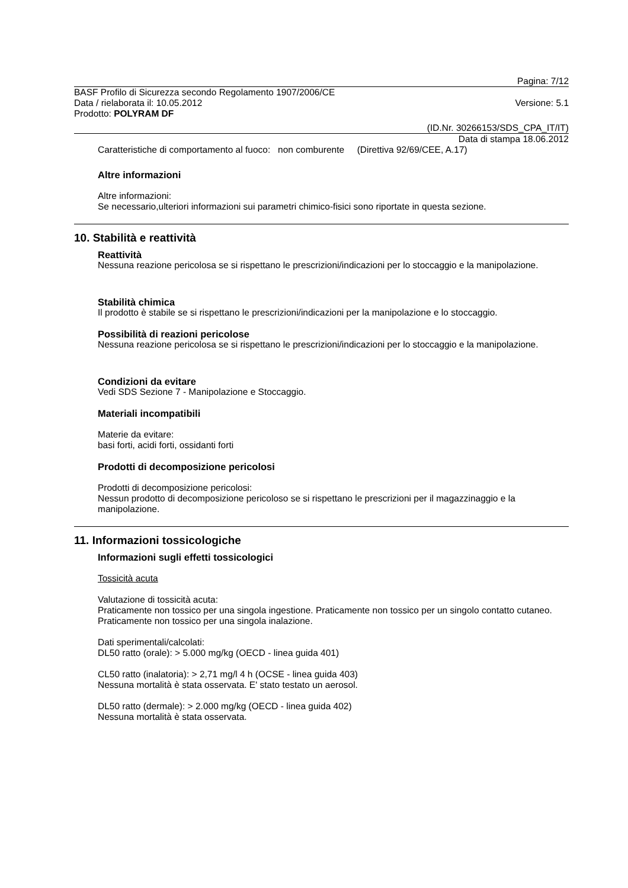Pagina: 7/12
BASF Profilo di Sicurezza secondo Regolamento 1907/2006/CE
Data / rielaborata il: 10.05.2012 Versione: 5.1
Prodotto: POLYRAM DF
(ID.Nr. 30266153/SDS_CPA_IT/IT)
Data di stampa 18.06.2012
Caratteristiche di comportamento al fuoco: non comburente (Direttiva 92/69/CEE, A.17)
Altre informazioni
Altre informazioni:
Se necessario,ulteriori informazioni sui parametri chimico-fisici sono riportate in questa sezione.
10. Stabilità e reattività
Reattività
Nessuna reazione pericolosa se si rispettano le prescrizioni/indicazioni per lo stoccaggio e la manipolazione.
Stabilità chimica
Il prodotto è stabile se si rispettano le prescrizioni/indicazioni per la manipolazione e lo stoccaggio.
Possibilità di reazioni pericolose
Nessuna reazione pericolosa se si rispettano le prescrizioni/indicazioni per lo stoccaggio e la manipolazione.
Condizioni da evitare
Vedi SDS Sezione 7 - Manipolazione e Stoccaggio.
Materiali incompatibili
Materie da evitare:
basi forti, acidi forti, ossidanti forti
Prodotti di decomposizione pericolosi
Prodotti di decomposizione pericolosi:
Nessun prodotto di decomposizione pericoloso se si rispettano le prescrizioni per il magazzinaggio e la manipolazione.
11. Informazioni tossicologiche
Informazioni sugli effetti tossicologici
Tossicità acuta
Valutazione di tossicità acuta:
Praticamente non tossico per una singola ingestione. Praticamente non tossico per un singolo contatto cutaneo. Praticamente non tossico per una singola inalazione.
Dati sperimentali/calcolati:
DL50 ratto (orale): > 5.000 mg/kg (OECD - linea guida 401)
CL50 ratto (inalatoria): > 2,71 mg/l 4 h (OCSE - linea guida 403)
Nessuna mortalità è stata osservata. E' stato testato un aerosol.
DL50 ratto (dermale): > 2.000 mg/kg (OECD - linea guida 402)
Nessuna mortalità è stata osservata.